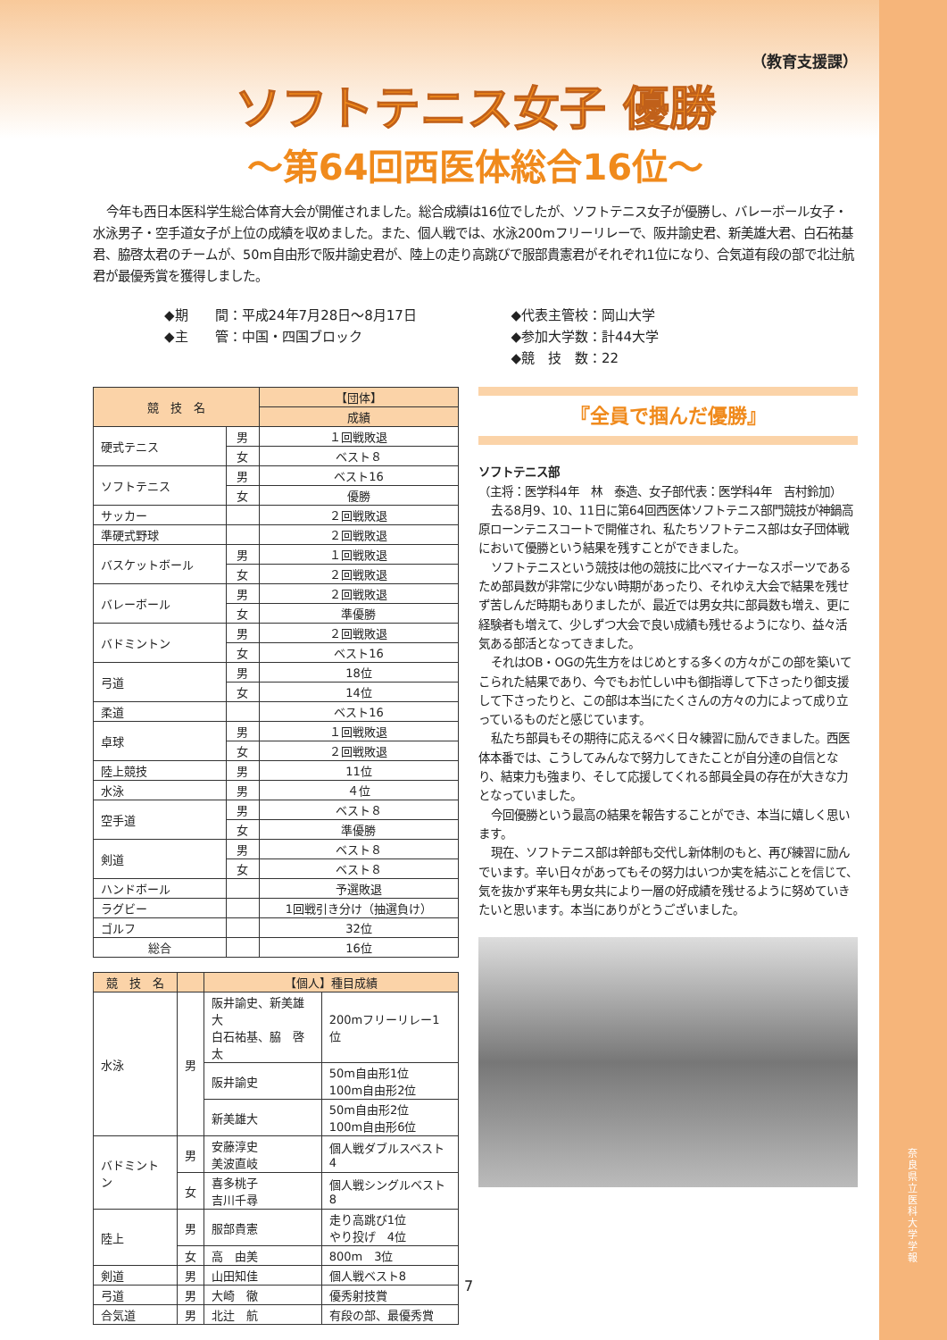（教育支援課）
ソフトテニス女子 優勝
〜第64回西医体総合16位〜
今年も西日本医科学生総合体育大会が開催されました。総合成績は16位でしたが、ソフトテニス女子が優勝し、バレーボール女子・水泳男子・空手道女子が上位の成績を収めました。また、個人戦では、水泳200mフリーリレーで、阪井諭史君、新美雄大君、白石祐基君、脇啓太君のチームが、50m自由形で阪井諭史君が、陸上の走り高跳びで服部貴憲君がそれぞれ1位になり、合気道有段の部で北辻航君が最優秀賞を獲得しました。
◆期　　間：平成24年7月28日〜8月17日
◆主　　管：中国・四国ブロック
◆代表主管校：岡山大学
◆参加大学数：計44大学
◆競　技　数：22
| 競 技 名 | | 【団体】 |
| --- | --- | --- |
| | | 成績 |
| 硬式テニス | 男 | １回戦敗退 |
| | 女 | ベスト８ |
| ソフトテニス | 男 | ベスト16 |
| | 女 | 優勝 |
| サッカー | | ２回戦敗退 |
| 準硬式野球 | | ２回戦敗退 |
| バスケットボール | 男 | １回戦敗退 |
| | 女 | ２回戦敗退 |
| バレーボール | 男 | ２回戦敗退 |
| | 女 | 準優勝 |
| バドミントン | 男 | ２回戦敗退 |
| | 女 | ベスト16 |
| 弓道 | 男 | 18位 |
| | 女 | 14位 |
| 柔道 | | ベスト16 |
| 卓球 | 男 | １回戦敗退 |
| | 女 | ２回戦敗退 |
| 陸上競技 | 男 | 11位 |
| 水泳 | 男 | ４位 |
| 空手道 | 男 | ベスト８ |
| | 女 | 準優勝 |
| 剣道 | 男 | ベスト８ |
| | 女 | ベスト８ |
| ハンドボール | | 予選敗退 |
| ラグビー | | 1回戦引き分け（抽選負け） |
| ゴルフ | | 32位 |
| 総合 | | 16位 |
| 競 技 名 | | 【個人】種目成績 | |
| --- | --- | --- | --- |
| 水泳 | 男 | 阪井諭史、新美雄大 白石祐基、脇 啓太 | 200mフリーリレー1位 |
| | | 阪井諭史 | 50m自由形1位 100m自由形2位 |
| | | 新美雄大 | 50m自由形2位 100m自由形6位 |
| バドミントン | 男 | 安藤淳史 美波直岐 | 個人戦ダブルスベスト4 |
| | 女 | 喜多桃子 吉川千尋 | 個人戦シングルベスト8 |
| 陸上 | 男 | 服部貴憲 | 走り高跳び1位 やり投げ 4位 |
| | 女 | 高 由美 | 800m 3位 |
| 剣道 | 男 | 山田知佳 | 個人戦ベスト8 |
| 弓道 | 男 | 大崎 徹 | 優秀射技賞 |
| 合気道 | 男 | 北辻 航 | 有段の部、最優秀賞 |
『全員で掴んだ優勝』
ソフトテニス部
（主将：医学科4年　林　泰造、女子部代表：医学科4年　吉村鈴加）
去る8月9、10、11日に第64回西医体ソフトテニス部門競技が神鍋高原ローンテニスコートで開催され、私たちソフトテニス部は女子団体戦において優勝という結果を残すことができました。
ソフトテニスという競技は他の競技に比べマイナーなスポーツであるため部員数が非常に少ない時期があったり、それゆえ大会で結果を残せず苦しんだ時期もありましたが、最近では男女共に部員数も増え、更に経験者も増えて、少しずつ大会で良い成績も残せるようになり、益々活気ある部活となってきました。
それはOB・OGの先生方をはじめとする多くの方々がこの部を築いてこられた結果であり、今でもお忙しい中も御指導して下さったり御支援して下さったりと、この部は本当にたくさんの方々の力によって成り立っているものだと感じています。
私たち部員もその期待に応えるべく日々練習に励んできました。西医体本番では、こうしてみんなで努力してきたことが自分達の自信となり、結束力も強まり、そして応援してくれる部員全員の存在が大きな力となっていました。
今回優勝という最高の結果を報告することができ、本当に嬉しく思います。
現在、ソフトテニス部は幹部も交代し新体制のもと、再び練習に励んでいます。辛い日々があってもその努力はいつか実を結ぶことを信じて、気を抜かず来年も男女共により一層の好成績を残せるように努めていきたいと思います。本当にありがとうございました。
7
奈良県立医科大学　学報